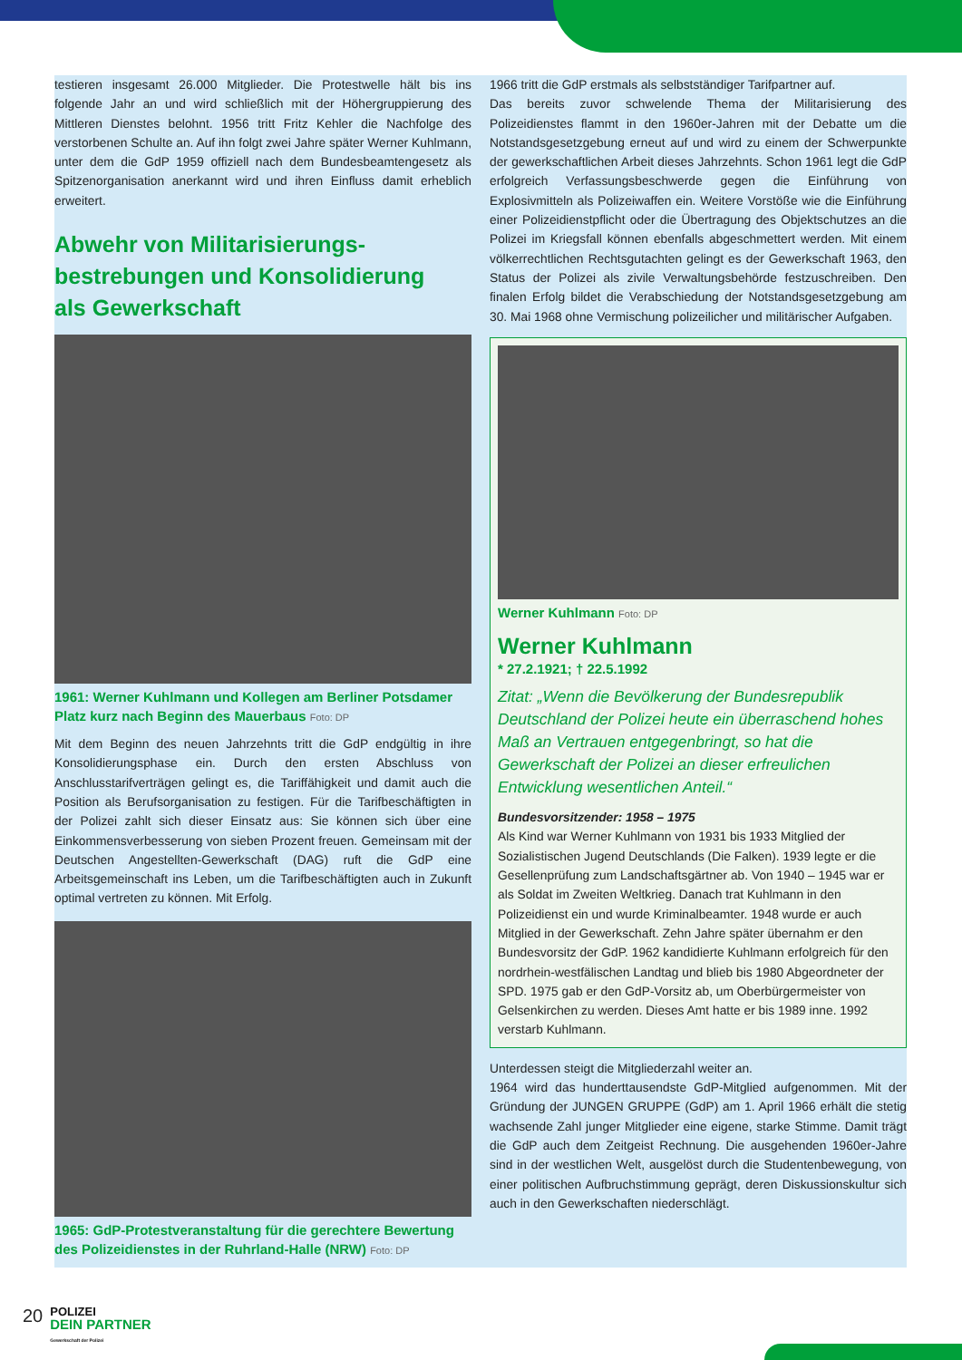testieren insgesamt 26.000 Mitglieder. Die Protestwelle hält bis ins folgende Jahr an und wird schließlich mit der Höhergruppierung des Mittleren Dienstes belohnt. 1956 tritt Fritz Kehler die Nachfolge des verstorbenen Schulte an. Auf ihn folgt zwei Jahre später Werner Kuhlmann, unter dem die GdP 1959 offiziell nach dem Bundesbeamtengesetz als Spitzenorganisation anerkannt wird und ihren Einfluss damit erheblich erweitert.
Abwehr von Militarisierungs-
bestrebungen und Konsolidierung
als Gewerkschaft
1961: Werner Kuhlmann und Kollegen am Berliner Potsdamer Platz kurz nach Beginn des Mauerbaus Foto: DP
Mit dem Beginn des neuen Jahrzehnts tritt die GdP endgültig in ihre Konsolidierungsphase ein. Durch den ersten Abschluss von Anschlusstarifverträgen gelingt es, die Tariffähigkeit und damit auch die Position als Berufsorganisation zu festigen. Für die Tarifbeschäftigten in der Polizei zahlt sich dieser Einsatz aus: Sie können sich über eine Einkommensverbesserung von sieben Prozent freuen. Gemeinsam mit der Deutschen Angestellten-Gewerkschaft (DAG) ruft die GdP eine Arbeitsgemeinschaft ins Leben, um die Tarifbeschäftigten auch in Zukunft optimal vertreten zu können. Mit Erfolg.
1965: GdP-Protestveranstaltung für die gerechtere Bewertung des Polizeidienstes in der Ruhrland-Halle (NRW) Foto: DP
1966 tritt die GdP erstmals als selbstständiger Tarifpartner auf.
Das bereits zuvor schwelende Thema der Militarisierung des Polizeidienstes flammt in den 1960er-Jahren mit der Debatte um die Notstandsgesetzgebung erneut auf und wird zu einem der Schwerpunkte der gewerkschaftlichen Arbeit dieses Jahrzehnts. Schon 1961 legt die GdP erfolgreich Verfassungsbeschwerde gegen die Einführung von Explosivmitteln als Polizeiwaffen ein. Weitere Vorstöße wie die Einführung einer Polizeidienstpflicht oder die Übertragung des Objektschutzes an die Polizei im Kriegsfall können ebenfalls abgeschmettert werden. Mit einem völkerrechtlichen Rechtsgutachten gelingt es der Gewerkschaft 1963, den Status der Polizei als zivile Verwaltungsbehörde festzuschreiben. Den finalen Erfolg bildet die Verabschiedung der Notstandsgesetzgebung am 30. Mai 1968 ohne Vermischung polizeilicher und militärischer Aufgaben.
Werner Kuhlmann Foto: DP
Werner Kuhlmann
* 27.2.1921; † 22.5.1992
Zitat: „Wenn die Bevölkerung der Bundesrepublik Deutschland der Polizei heute ein überraschend hohes Maß an Vertrauen entgegenbringt, so hat die Gewerkschaft der Polizei an dieser erfreulichen Entwicklung wesentlichen Anteil.“
Bundesvorsitzender: 1958 – 1975
Als Kind war Werner Kuhlmann von 1931 bis 1933 Mitglied der Sozialistischen Jugend Deutschlands (Die Falken). 1939 legte er die Gesellenprüfung zum Landschaftsgärtner ab. Von 1940 – 1945 war er als Soldat im Zweiten Weltkrieg. Danach trat Kuhlmann in den Polizeidienst ein und wurde Kriminalbeamter. 1948 wurde er auch Mitglied in der Gewerkschaft. Zehn Jahre später übernahm er den Bundesvorsitz der GdP. 1962 kandidierte Kuhlmann erfolgreich für den nordrhein-westfälischen Landtag und blieb bis 1980 Abgeordneter der SPD. 1975 gab er den GdP-Vorsitz ab, um Oberbürgermeister von Gelsenkirchen zu werden. Dieses Amt hatte er bis 1989 inne. 1992 verstarb Kuhlmann.
Unterdessen steigt die Mitgliederzahl weiter an.
1964 wird das hunderttausendste GdP-Mitglied aufgenommen. Mit der Gründung der JUNGEN GRUPPE (GdP) am 1. April 1966 erhält die stetig wachsende Zahl junger Mitglieder eine eigene, starke Stimme. Damit trägt die GdP auch dem Zeitgeist Rechnung. Die ausgehenden 1960er-Jahre sind in der westlichen Welt, ausgelöst durch die Studentenbewegung, von einer politischen Aufbruchstimmung geprägt, deren Diskussionskultur sich auch in den Gewerkschaften niederschlägt.
20
POLIZEI
DEIN PARTNER
Gewerkschaft der Polizei